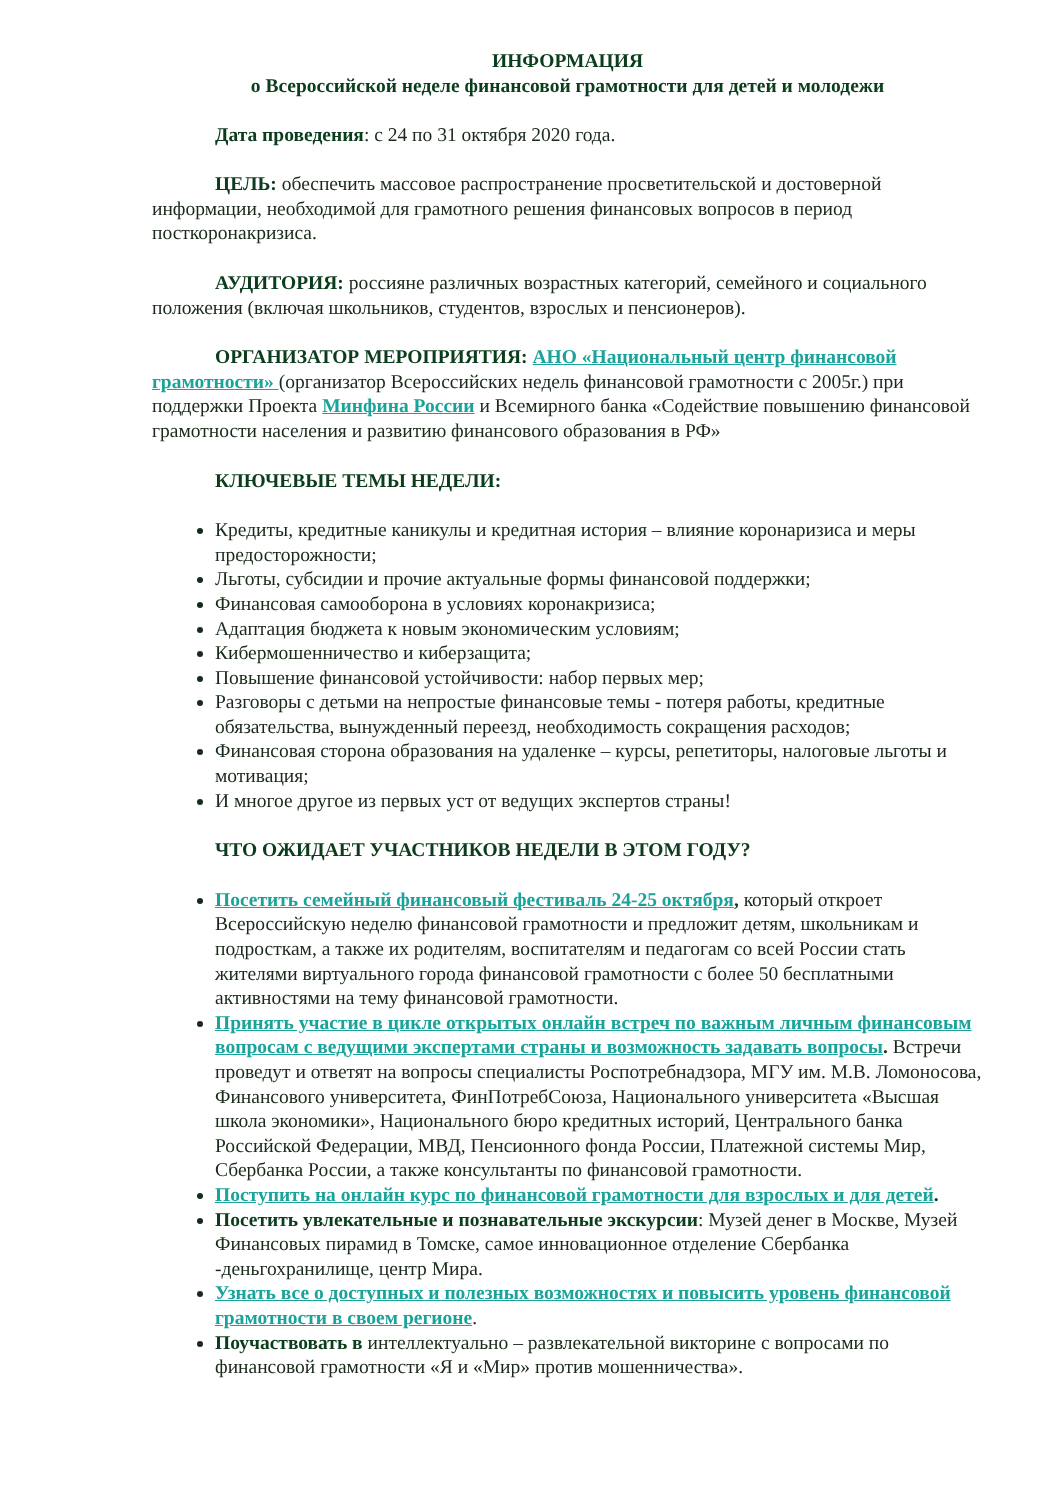ИНФОРМАЦИЯ
о Всероссийской неделе финансовой грамотности для детей и молодежи
Дата проведения: с 24 по 31 октября 2020 года.
ЦЕЛЬ: обеспечить массовое распространение просветительской и достоверной информации, необходимой для грамотного решения финансовых вопросов в период посткоронакризиса.
АУДИТОРИЯ: россияне различных возрастных категорий, семейного и социального положения (включая школьников, студентов, взрослых и пенсионеров).
ОРГАНИЗАТОР МЕРОПРИЯТИЯ: АНО «Национальный центр финансовой грамотности» (организатор Всероссийских недель финансовой грамотности с 2005г.) при поддержки Проекта Минфина России и Всемирного банка «Содействие повышению финансовой грамотности населения и развитию финансового образования в РФ»
КЛЮЧЕВЫЕ ТЕМЫ НЕДЕЛИ:
Кредиты, кредитные каникулы и кредитная история – влияние коронаризиса и меры предосторожности;
Льготы, субсидии и прочие актуальные формы финансовой поддержки;
Финансовая самооборона в условиях коронакризиса;
Адаптация бюджета к новым экономическим условиям;
Кибермошенничество и киберзащита;
Повышение финансовой устойчивости: набор первых мер;
Разговоры с детьми на непростые финансовые темы - потеря работы, кредитные обязательства, вынужденный переезд, необходимость сокращения расходов;
Финансовая сторона образования на удаленке – курсы, репетиторы, налоговые льготы и мотивация;
И многое другое из первых уст от ведущих экспертов страны!
ЧТО ОЖИДАЕТ УЧАСТНИКОВ НЕДЕЛИ В ЭТОМ ГОДУ?
Посетить семейный финансовый фестиваль 24-25 октября, который откроет Всероссийскую неделю финансовой грамотности и предложит детям, школьникам и подросткам, а также их родителям, воспитателям и педагогам со всей России стать жителями виртуального города финансовой грамотности с более 50 бесплатными активностями на тему финансовой грамотности.
Принять участие в цикле открытых онлайн встреч по важным личным финансовым вопросам с ведущими экспертами страны и возможность задавать вопросы. Встречи проведут и ответят на вопросы специалисты Роспотребнадзора, МГУ им. М.В. Ломоносова, Финансового университета, ФинПотребСоюза, Национального университета «Высшая школа экономики», Национального бюро кредитных историй, Центрального банка Российской Федерации, МВД, Пенсионного фонда России, Платежной системы Мир, Сбербанка России, а также консультанты по финансовой грамотности.
Поступить на онлайн курс по финансовой грамотности для взрослых и для детей.
Посетить увлекательные и познавательные экскурсии: Музей денег в Москве, Музей Финансовых пирамид в Томске, самое инновационное отделение Сбербанка -деньгохранилище, центр Мира.
Узнать все о доступных и полезных возможностях и повысить уровень финансовой грамотности в своем регионе.
Поучаствовать в интеллектуально – развлекательной викторине с вопросами по финансовой грамотности «Я и «Мир» против мошенничества».